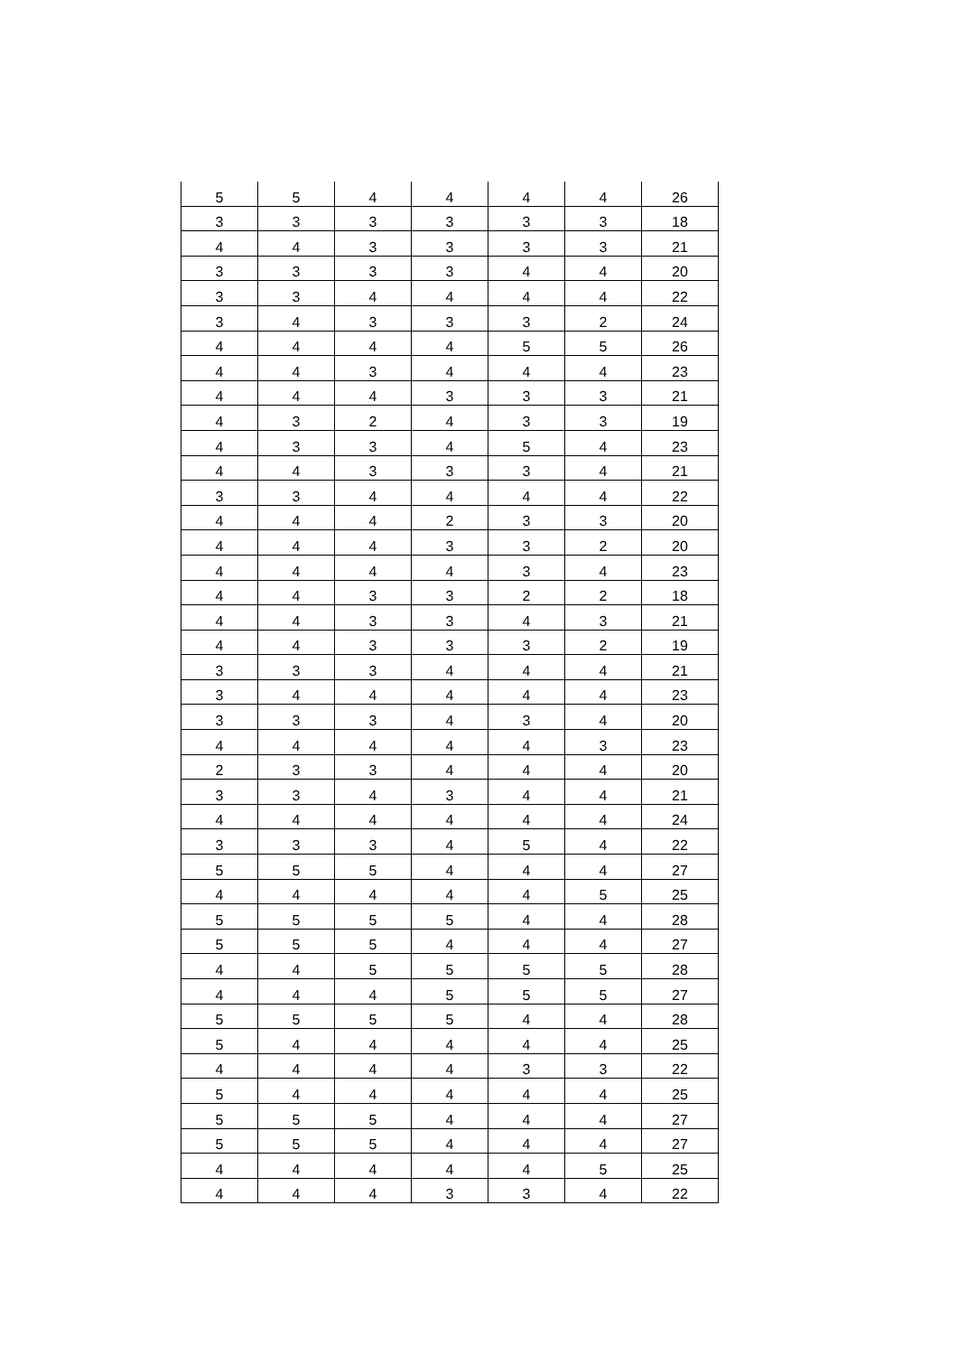| 5 | 5 | 4 | 4 | 4 | 4 | 26 |
| 3 | 3 | 3 | 3 | 3 | 3 | 18 |
| 4 | 4 | 3 | 3 | 3 | 3 | 21 |
| 3 | 3 | 3 | 3 | 4 | 4 | 20 |
| 3 | 3 | 4 | 4 | 4 | 4 | 22 |
| 3 | 4 | 3 | 3 | 3 | 2 | 24 |
| 4 | 4 | 4 | 4 | 5 | 5 | 26 |
| 4 | 4 | 3 | 4 | 4 | 4 | 23 |
| 4 | 4 | 4 | 3 | 3 | 3 | 21 |
| 4 | 3 | 2 | 4 | 3 | 3 | 19 |
| 4 | 3 | 3 | 4 | 5 | 4 | 23 |
| 4 | 4 | 3 | 3 | 3 | 4 | 21 |
| 3 | 3 | 4 | 4 | 4 | 4 | 22 |
| 4 | 4 | 4 | 2 | 3 | 3 | 20 |
| 4 | 4 | 4 | 3 | 3 | 2 | 20 |
| 4 | 4 | 4 | 4 | 3 | 4 | 23 |
| 4 | 4 | 3 | 3 | 2 | 2 | 18 |
| 4 | 4 | 3 | 3 | 4 | 3 | 21 |
| 4 | 4 | 3 | 3 | 3 | 2 | 19 |
| 3 | 3 | 3 | 4 | 4 | 4 | 21 |
| 3 | 4 | 4 | 4 | 4 | 4 | 23 |
| 3 | 3 | 3 | 4 | 3 | 4 | 20 |
| 4 | 4 | 4 | 4 | 4 | 3 | 23 |
| 2 | 3 | 3 | 4 | 4 | 4 | 20 |
| 3 | 3 | 4 | 3 | 4 | 4 | 21 |
| 4 | 4 | 4 | 4 | 4 | 4 | 24 |
| 3 | 3 | 3 | 4 | 5 | 4 | 22 |
| 5 | 5 | 5 | 4 | 4 | 4 | 27 |
| 4 | 4 | 4 | 4 | 4 | 5 | 25 |
| 5 | 5 | 5 | 5 | 4 | 4 | 28 |
| 5 | 5 | 5 | 4 | 4 | 4 | 27 |
| 4 | 4 | 5 | 5 | 5 | 5 | 28 |
| 4 | 4 | 4 | 5 | 5 | 5 | 27 |
| 5 | 5 | 5 | 5 | 4 | 4 | 28 |
| 5 | 4 | 4 | 4 | 4 | 4 | 25 |
| 4 | 4 | 4 | 4 | 3 | 3 | 22 |
| 5 | 4 | 4 | 4 | 4 | 4 | 25 |
| 5 | 5 | 5 | 4 | 4 | 4 | 27 |
| 5 | 5 | 5 | 4 | 4 | 4 | 27 |
| 4 | 4 | 4 | 4 | 4 | 5 | 25 |
| 4 | 4 | 4 | 3 | 3 | 4 | 22 |